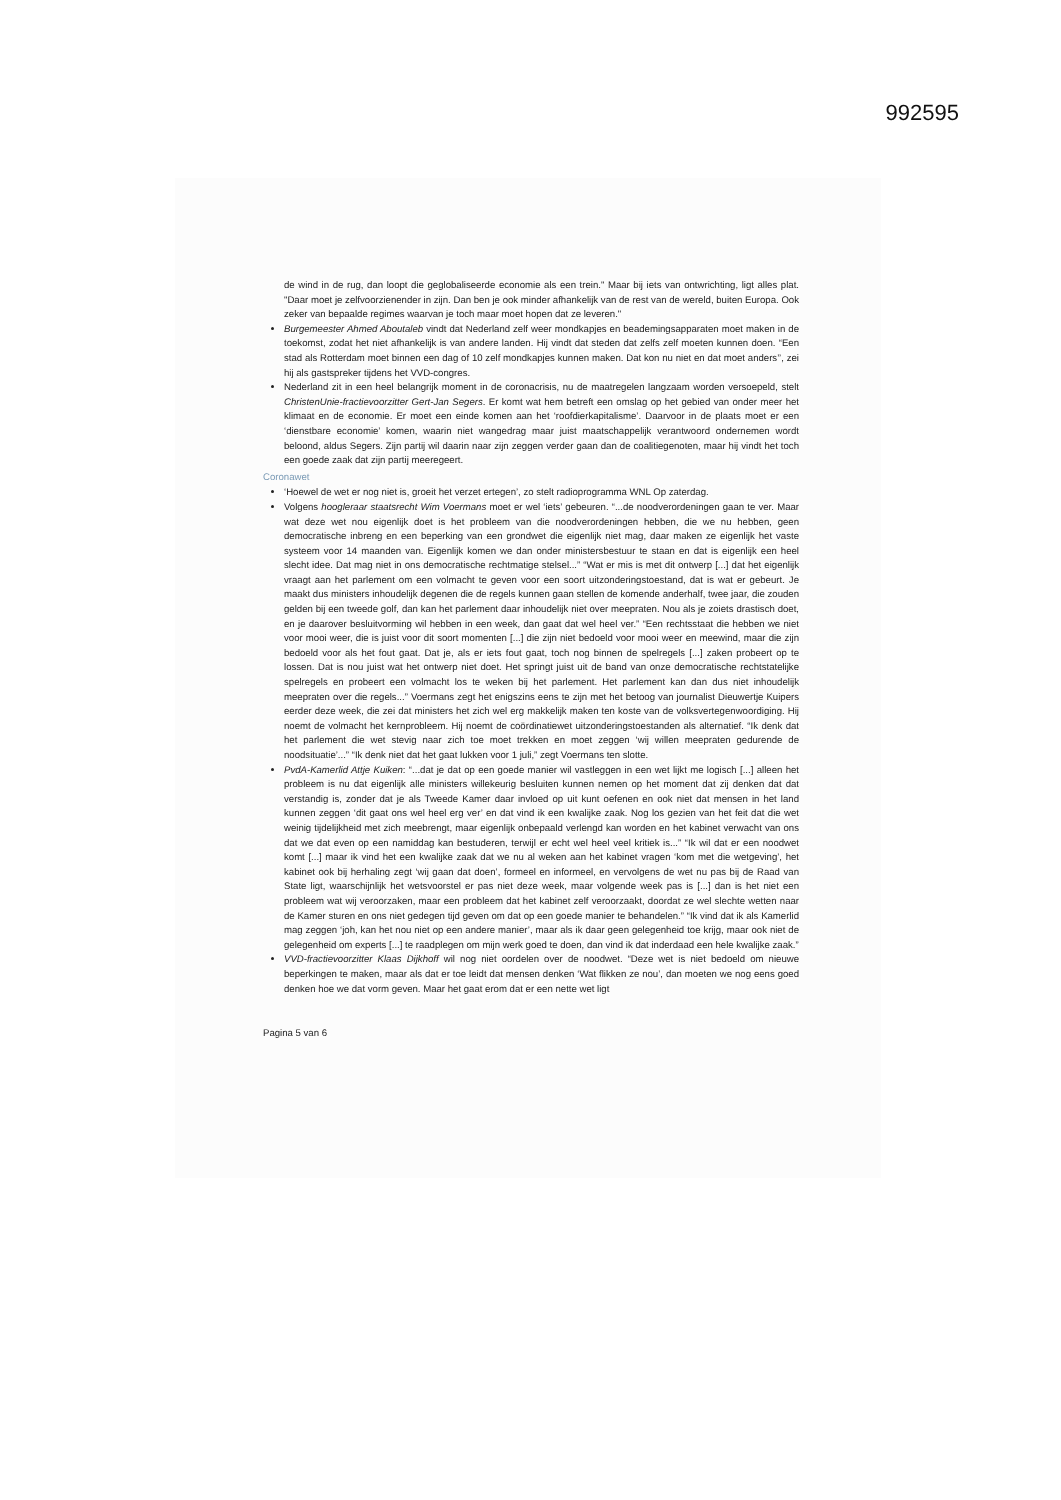992595
de wind in de rug, dan loopt die geglobaliseerde economie als een trein." Maar bij iets van ontwrichting, ligt alles plat. "Daar moet je zelfvoorzienender in zijn. Dan ben je ook minder afhankelijk van de rest van de wereld, buiten Europa. Ook zeker van bepaalde regimes waarvan je toch maar moet hopen dat ze leveren."
Burgemeester Ahmed Aboutaleb vindt dat Nederland zelf weer mondkapjes en beademingsapparaten moet maken in de toekomst, zodat het niet afhankelijk is van andere landen. Hij vindt dat steden dat zelfs zelf moeten kunnen doen. “Een stad als Rotterdam moet binnen een dag of 10 zelf mondkapjes kunnen maken. Dat kon nu niet en dat moet anders’’, zei hij als gastspreker tijdens het VVD-congres.
Nederland zit in een heel belangrijk moment in de coronacrisis, nu de maatregelen langzaam worden versoepeld, stelt ChristenUnie-fractievoorzitter Gert-Jan Segers. Er komt wat hem betreft een omslag op het gebied van onder meer het klimaat en de economie. Er moet een einde komen aan het ‘roofdierkapitalisme’. Daarvoor in de plaats moet er een ‘dienstbare economie’ komen, waarin niet wangedrag maar juist maatschappelijk verantwoord ondernemen wordt beloond, aldus Segers. Zijn partij wil daarin naar zijn zeggen verder gaan dan de coalitiegenoten, maar hij vindt het toch een goede zaak dat zijn partij meeregeert.
Coronawet
‘Hoewel de wet er nog niet is, groeit het verzet ertegen’, zo stelt radioprogramma WNL Op zaterdag.
Volgens hoogleraar staatsrecht Wim Voermans moet er wel ‘iets’ gebeuren. “...de noodverordeningen gaan te ver. Maar wat deze wet nou eigenlijk doet is het probleem van die noodverordeningen hebben, die we nu hebben, geen democratische inbreng en een beperking van een grondwet die eigenlijk niet mag, daar maken ze eigenlijk het vaste systeem voor 14 maanden van. Eigenlijk komen we dan onder ministersbestuur te staan en dat is eigenlijk een heel slecht idee. Dat mag niet in ons democratische rechtmatige stelsel...” “Wat er mis is met dit ontwerp [...] dat het eigenlijk vraagt aan het parlement om een volmacht te geven voor een soort uitzonderingstoestand, dat is wat er gebeurt. Je maakt dus ministers inhoudelijk degenen die de regels kunnen gaan stellen de komende anderhalf, twee jaar, die zouden gelden bij een tweede golf, dan kan het parlement daar inhoudelijk niet over meepraten. Nou als je zoiets drastisch doet, en je daarover besluitvorming wil hebben in een week, dan gaat dat wel heel ver.” “Een rechtsstaat die hebben we niet voor mooi weer, die is juist voor dit soort momenten [...] die zijn niet bedoeld voor mooi weer en meewind, maar die zijn bedoeld voor als het fout gaat. Dat je, als er iets fout gaat, toch nog binnen de spelregels [...] zaken probeert op te lossen. Dat is nou juist wat het ontwerp niet doet. Het springt juist uit de band van onze democratische rechtstatelijke spelregels en probeert een volmacht los te weken bij het parlement. Het parlement kan dan dus niet inhoudelijk meepraten over die regels...” Voermans zegt het enigszins eens te zijn met het betoog van journalist Dieuwertje Kuipers eerder deze week, die zei dat ministers het zich wel erg makkelijk maken ten koste van de volksvertegenwoordiging. Hij noemt de volmacht het kernprobleem. Hij noemt de coördinatiewet uitzonderingstoestanden als alternatief. “Ik denk dat het parlement die wet stevig naar zich toe moet trekken en moet zeggen ‘wij willen meepraten gedurende de noodsituatie’...” “Ik denk niet dat het gaat lukken voor 1 juli,” zegt Voermans ten slotte.
PvdA-Kamerlid Attje Kuiken: “...dat je dat op een goede manier wil vastleggen in een wet lijkt me logisch [...] alleen het probleem is nu dat eigenlijk alle ministers willekeurig besluiten kunnen nemen op het moment dat zij denken dat dat verstandig is, zonder dat je als Tweede Kamer daar invloed op uit kunt oefenen en ook niet dat mensen in het land kunnen zeggen ‘dit gaat ons wel heel erg ver’ en dat vind ik een kwalijke zaak. Nog los gezien van het feit dat die wet weinig tijdelijkheid met zich meebrengt, maar eigenlijk onbepaald verlengd kan worden en het kabinet verwacht van ons dat we dat even op een namiddag kan bestuderen, terwijl er echt wel heel veel kritiek is...” “Ik wil dat er een noodwet komt [...] maar ik vind het een kwalijke zaak dat we nu al weken aan het kabinet vragen ‘kom met die wetgeving’, het kabinet ook bij herhaling zegt ‘wij gaan dat doen’, formeel en informeel, en vervolgens de wet nu pas bij de Raad van State ligt, waarschijnlijk het wetsvoorstel er pas niet deze week, maar volgende week pas is [...] dan is het niet een probleem wat wij veroorzaken, maar een probleem dat het kabinet zelf veroorzaakt, doordat ze wel slechte wetten naar de Kamer sturen en ons niet gedegen tijd geven om dat op een goede manier te behandelen.” “Ik vind dat ik als Kamerlid mag zeggen ‘joh, kan het nou niet op een andere manier’, maar als ik daar geen gelegenheid toe krijg, maar ook niet de gelegenheid om experts [...] te raadplegen om mijn werk goed te doen, dan vind ik dat inderdaad een hele kwalijke zaak.”
VVD-fractievoorzitter Klaas Dijkhoff wil nog niet oordelen over de noodwet. “Deze wet is niet bedoeld om nieuwe beperkingen te maken, maar als dat er toe leidt dat mensen denken ‘Wat flikken ze nou’, dan moeten we nog eens goed denken hoe we dat vorm geven. Maar het gaat erom dat er een nette wet ligt
Pagina 5 van 6